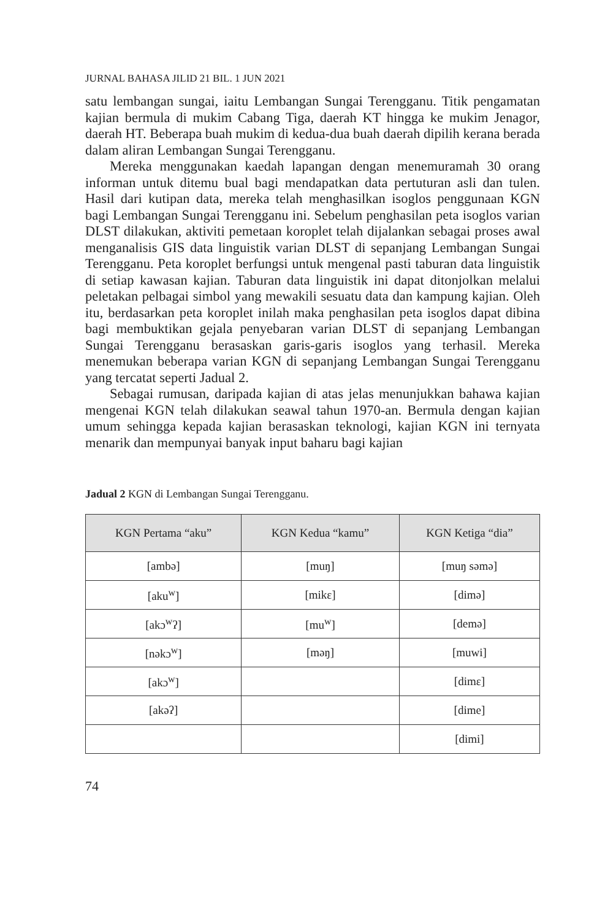JURNAL BAHASA JILID 21 BIL. 1 JUN 2021
satu lembangan sungai, iaitu Lembangan Sungai Terengganu. Titik pengamatan kajian bermula di mukim Cabang Tiga, daerah KT hingga ke mukim Jenagor, daerah HT. Beberapa buah mukim di kedua-dua buah daerah dipilih kerana berada dalam aliran Lembangan Sungai Terengganu.
Mereka menggunakan kaedah lapangan dengan menemuramah 30 orang informan untuk ditemu bual bagi mendapatkan data pertuturan asli dan tulen. Hasil dari kutipan data, mereka telah menghasilkan isoglos penggunaan KGN bagi Lembangan Sungai Terengganu ini. Sebelum penghasilan peta isoglos varian DLST dilakukan, aktiviti pemetaan koroplet telah dijalankan sebagai proses awal menganalisis GIS data linguistik varian DLST di sepanjang Lembangan Sungai Terengganu. Peta koroplet berfungsi untuk mengenal pasti taburan data linguistik di setiap kawasan kajian. Taburan data linguistik ini dapat ditonjolkan melalui peletakan pelbagai simbol yang mewakili sesuatu data dan kampung kajian. Oleh itu, berdasarkan peta koroplet inilah maka penghasilan peta isoglos dapat dibina bagi membuktikan gejala penyebaran varian DLST di sepanjang Lembangan Sungai Terengganu berasaskan garis-garis isoglos yang terhasil. Mereka menemukan beberapa varian KGN di sepanjang Lembangan Sungai Terengganu yang tercatat seperti Jadual 2.
Sebagai rumusan, daripada kajian di atas jelas menunjukkan bahawa kajian mengenai KGN telah dilakukan seawal tahun 1970-an. Bermula dengan kajian umum sehingga kepada kajian berasaskan teknologi, kajian KGN ini ternyata menarik dan mempunyai banyak input baharu bagi kajian
Jadual 2 KGN di Lembangan Sungai Terengganu.
| KGN Pertama “aku” | KGN Kedua “kamu” | KGN Ketiga “dia” |
| --- | --- | --- |
| [ambə] | [muŋ] | [muŋ səmə] |
| [aku<sup>w</sup>] | [mikɛ] | [dimə] |
| [akɔ<sup>w</sup>ʔ] | [mu<sup>w</sup>] | [demə] |
| [nəkɔ<sup>w</sup>] | [məŋ] | [muwi] |
| [akɔ<sup>w</sup>] | | [dimɛ] |
| [akəʔ] | | [dime] |
| | | [dimi] |
74